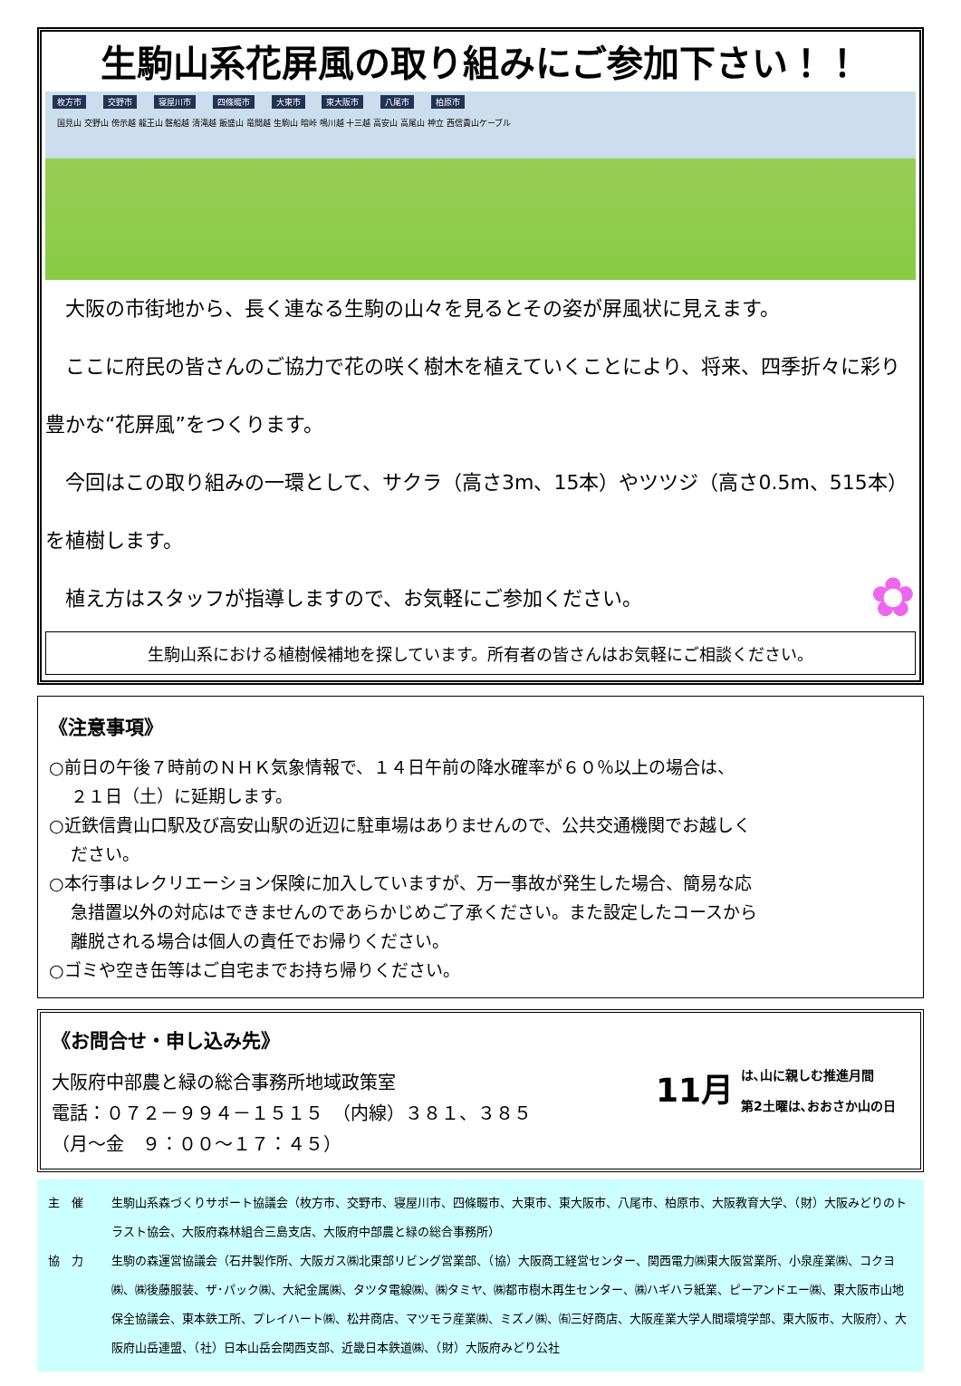生駒山系花屏風の取り組みにご参加下さい！！
枚方市 交野市 寝屋川市 四條畷市 大東市 東大阪市 八尾市 柏原市
国見山 交野山 傍示越 龍王山 磐船越 清滝越 飯盛山 竜間越 生駒山 暗峠 鳴川越 十三越 高安山 高尾山 神立 西信貴山ケーブル
　大阪の市街地から、長く連なる生駒の山々を見るとその姿が屏風状に見えます。
　ここに府民の皆さんのご協力で花の咲く樹木を植えていくことにより、将来、四季折々に彩り豊かな“花屏風”をつくります。
　今回はこの取り組みの一環として、サクラ（高さ3m、15本）やツツジ（高さ0.5m、515本）を植樹します。
　植え方はスタッフが指導しますので、お気軽にご参加ください。 ✿
生駒山系における植樹候補地を探しています。所有者の皆さんはお気軽にご相談ください。
《注意事項》
○前日の午後７時前のＮＨＫ気象情報で、１４日午前の降水確率が６０％以上の場合は、
２１日（土）に延期します。
○近鉄信貴山口駅及び高安山駅の近辺に駐車場はありませんので、公共交通機関でお越しく
ださい。
○本行事はレクリエーション保険に加入していますが、万一事故が発生した場合、簡易な応
急措置以外の対応はできませんのであらかじめご了承ください。また設定したコースから
離脱される場合は個人の責任でお帰りください。
○ゴミや空き缶等はご自宅までお持ち帰りください。
《お問合せ・申し込み先》
大阪府中部農と緑の総合事務所地域政策室
電話：０７２－９９４－１５１５　（内線）３８１、３８５
（月～金　９：００～１７：４５）
11月
は､山に親しむ推進月間
第2土曜は､おおさか山の日
主　催
生駒山系森づくりサポート協議会（枚方市、交野市、寝屋川市、四條畷市、大東市、東大阪市、八尾市、柏原市、大阪教育大学、（財）大阪みどりのトラスト協会、大阪府森林組合三島支店、大阪府中部農と緑の総合事務所）
協　力
生駒の森運営協議会（石井製作所、大阪ガス㈱北東部リビング営業部、（協）大阪商工経営センター、関西電力㈱東大阪営業所、小泉産業㈱、コクヨ㈱、㈱後藤服装、ザ･パック㈱、大紀金属㈱、タツタ電線㈱、㈱タミヤ、㈱都市樹木再生センター、㈱ハギハラ紙業、ピーアンドエー㈱、東大阪市山地保全協議会、東本鉄工所、プレイハート㈱、松井商店、マツモラ産業㈱、ミズノ㈱、㈲三好商店、大阪産業大学人間環境学部、東大阪市、大阪府）、大阪府山岳連盟、（社）日本山岳会関西支部、近畿日本鉄道㈱、（財）大阪府みどり公社